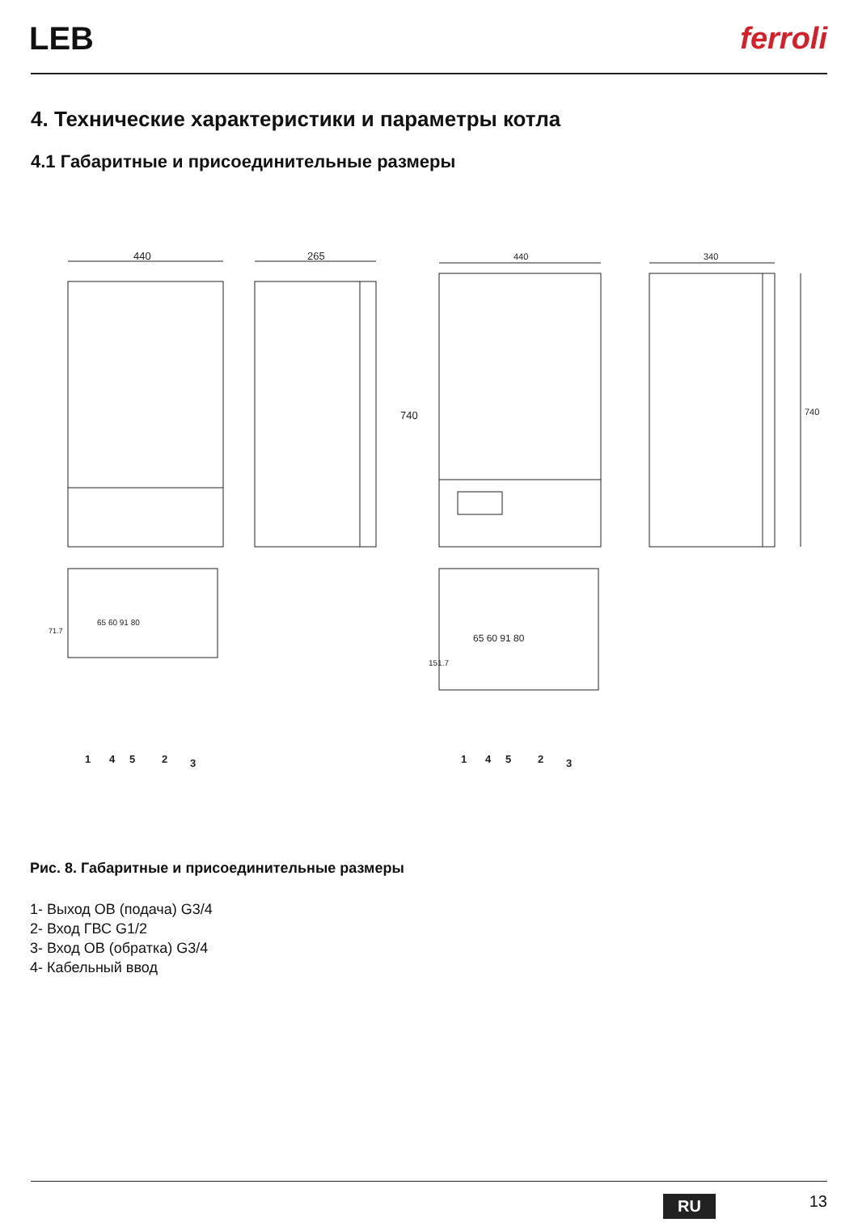LEB ferroli
4. Технические характеристики и параметры котла
4.1 Габаритные и присоединительные размеры
440
265
740
440
340
740
65 60 91 80
65 60 91 80
71.7
151.7
1
4
5
2
3
1
4
5
2
3
Рис. 8. Габаритные и присоединительные размеры
1- Выход ОВ (подача) G3/4
2- Вход ГВС G1/2
3- Вход ОВ (обратка) G3/4
4- Кабельный ввод
RU 13